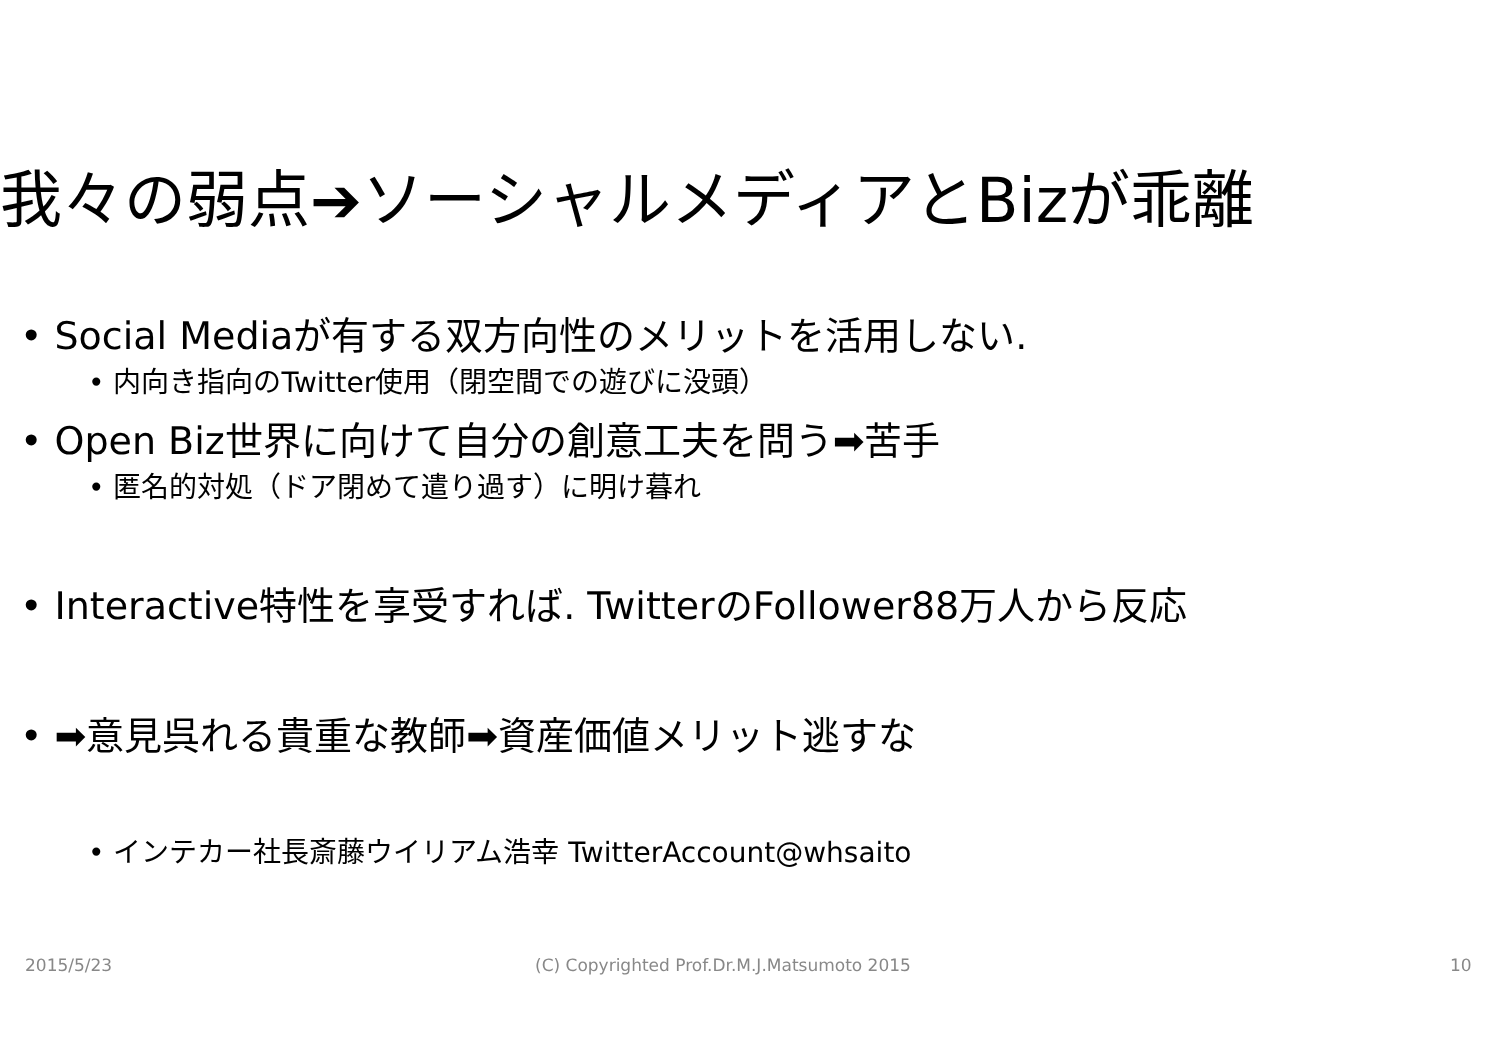我々の弱点➔ソーシャルメディアとBizが乖離
• Social Mediaが有する双方向性のメリットを活用しない.
• 内向き指向のTwitter使用（閉空間での遊びに没頭）
• Open Biz世界に向けて自分の創意工夫を問う➡苦手
• 匿名的対処（ドア閉めて遣り過す）に明け暮れ
• Interactive特性を享受すれば. TwitterのFollower88万人から反応
• ➡意見呉れる貴重な教師➡資産価値メリット逃すな
• インテカー社長斎藤ウイリアム浩幸 TwitterAccount@whsaito
2015/5/23
(C) Copyrighted Prof.Dr.M.J.Matsumoto 2015
10